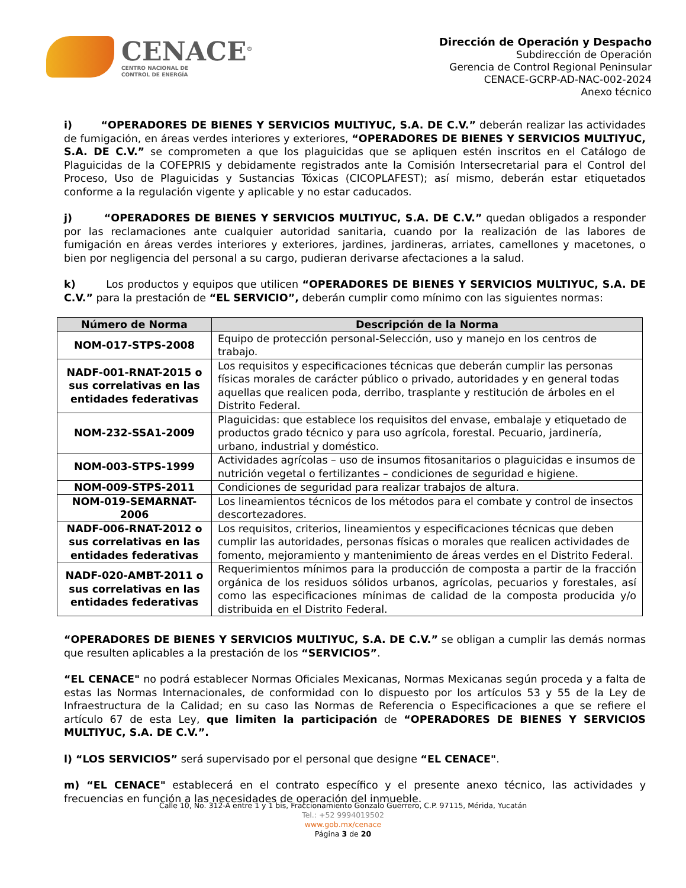CENACE<sup>®</sup>
CENTRO NACIONAL DE
CONTROL DE ENERGÍA
Dirección de Operación y Despacho
Subdirección de Operación
Gerencia de Control Regional Peninsular
CENACE-GCRP-AD-NAC-002-2024
Anexo técnico
i) “OPERADORES DE BIENES Y SERVICIOS MULTIYUC, S.A. DE C.V.” deberán realizar las actividades de fumigación, en áreas verdes interiores y exteriores, “OPERADORES DE BIENES Y SERVICIOS MULTIYUC, S.A. DE C.V.” se comprometen a que los plaguicidas que se apliquen estén inscritos en el Catálogo de Plaguicidas de la COFEPRIS y debidamente registrados ante la Comisión Intersecretarial para el Control del Proceso, Uso de Plaguicidas y Sustancias Tóxicas (CICOPLAFEST); así mismo, deberán estar etiquetados conforme a la regulación vigente y aplicable y no estar caducados.
j) “OPERADORES DE BIENES Y SERVICIOS MULTIYUC, S.A. DE C.V.” quedan obligados a responder por las reclamaciones ante cualquier autoridad sanitaria, cuando por la realización de las labores de fumigación en áreas verdes interiores y exteriores, jardines, jardineras, arriates, camellones y macetones, o bien por negligencia del personal a su cargo, pudieran derivarse afectaciones a la salud.
k) Los productos y equipos que utilicen “OPERADORES DE BIENES Y SERVICIOS MULTIYUC, S.A. DE C.V.” para la prestación de “EL SERVICIO”, deberán cumplir como mínimo con las siguientes normas:
| Número de Norma | Descripción de la Norma |
| --- | --- |
| NOM-017-STPS-2008 | Equipo de protección personal-Selección, uso y manejo en los centros de trabajo. |
| NADF-001-RNAT-2015 o sus correlativas en las entidades federativas | Los requisitos y especificaciones técnicas que deberán cumplir las personas físicas morales de carácter público o privado, autoridades y en general todas aquellas que realicen poda, derribo, trasplante y restitución de árboles en el Distrito Federal. |
| NOM-232-SSA1-2009 | Plaguicidas: que establece los requisitos del envase, embalaje y etiquetado de productos grado técnico y para uso agrícola, forestal. Pecuario, jardinería, urbano, industrial y doméstico. |
| NOM-003-STPS-1999 | Actividades agrícolas – uso de insumos fitosanitarios o plaguicidas e insumos de nutrición vegetal o fertilizantes – condiciones de seguridad e higiene. |
| NOM-009-STPS-2011 | Condiciones de seguridad para realizar trabajos de altura. |
| NOM-019-SEMARNAT-2006 | Los lineamientos técnicos de los métodos para el combate y control de insectos descortezadores. |
| NADF-006-RNAT-2012 o sus correlativas en las entidades federativas | Los requisitos, criterios, lineamientos y especificaciones técnicas que deben cumplir las autoridades, personas físicas o morales que realicen actividades de fomento, mejoramiento y mantenimiento de áreas verdes en el Distrito Federal. |
| NADF-020-AMBT-2011 o sus correlativas en las entidades federativas | Requerimientos mínimos para la producción de composta a partir de la fracción orgánica de los residuos sólidos urbanos, agrícolas, pecuarios y forestales, así como las especificaciones mínimas de calidad de la composta producida y/o distribuida en el Distrito Federal. |
“OPERADORES DE BIENES Y SERVICIOS MULTIYUC, S.A. DE C.V.” se obligan a cumplir las demás normas que resulten aplicables a la prestación de los “SERVICIOS”.
“EL CENACE" no podrá establecer Normas Oficiales Mexicanas, Normas Mexicanas según proceda y a falta de estas las Normas Internacionales, de conformidad con lo dispuesto por los artículos 53 y 55 de la Ley de Infraestructura de la Calidad; en su caso las Normas de Referencia o Especificaciones a que se refiere el artículo 67 de esta Ley, que limiten la participación de “OPERADORES DE BIENES Y SERVICIOS MULTIYUC, S.A. DE C.V.”.
l) “LOS SERVICIOS” será supervisado por el personal que designe “EL CENACE".
m) “EL CENACE" establecerá en el contrato específico y el presente anexo técnico, las actividades y frecuencias en función a las necesidades de operación del inmueble.
Calle 10, No. 312-A entre 1 y 1 bis, Fraccionamiento Gonzalo Guerrero, C.P. 97115, Mérida, Yucatán
Tel.: +52 9994019502
www.gob.mx/cenace
Página 3 de 20